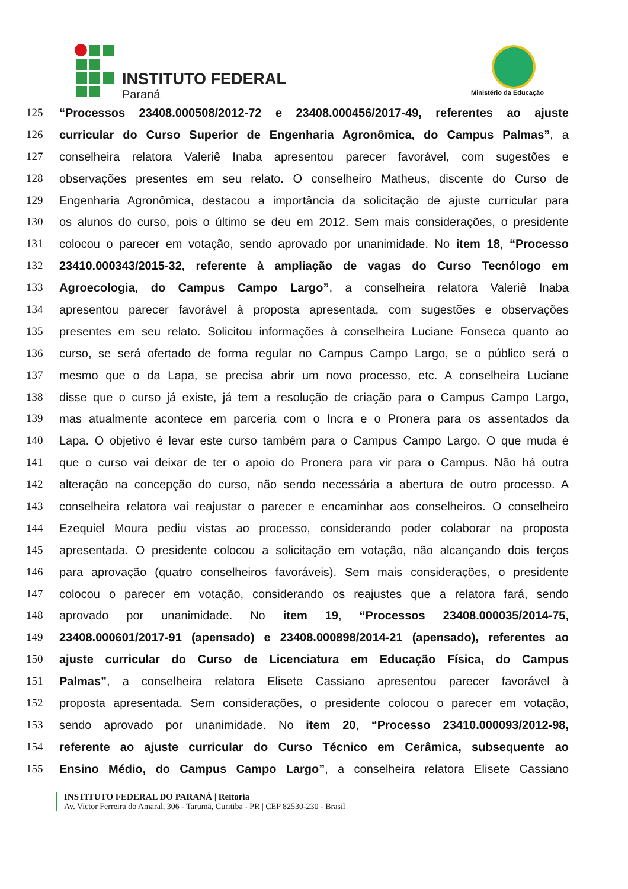INSTITUTO FEDERAL
Paraná Ministério da Educação
125 “Processos 23408.000508/2012-72 e 23408.000456/2017-49, referentes ao ajuste
126 curricular do Curso Superior de Engenharia Agronômica, do Campus Palmas”, a
127 conselheira relatora Valeriê Inaba apresentou parecer favorável, com sugestões e
128 observações presentes em seu relato. O conselheiro Matheus, discente do Curso de
129 Engenharia Agronômica, destacou a importância da solicitação de ajuste curricular para
130 os alunos do curso, pois o último se deu em 2012. Sem mais considerações, o presidente
131 colocou o parecer em votação, sendo aprovado por unanimidade. No item 18, “Processo
132 23410.000343/2015-32, referente à ampliação de vagas do Curso Tecnólogo em
133 Agroecologia, do Campus Campo Largo”, a conselheira relatora Valeriê Inaba
134 apresentou parecer favorável à proposta apresentada, com sugestões e observações
135 presentes em seu relato. Solicitou informações à conselheira Luciane Fonseca quanto ao
136 curso, se será ofertado de forma regular no Campus Campo Largo, se o público será o
137 mesmo que o da Lapa, se precisa abrir um novo processo, etc. A conselheira Luciane
138 disse que o curso já existe, já tem a resolução de criação para o Campus Campo Largo,
139 mas atualmente acontece em parceria com o Incra e o Pronera para os assentados da
140 Lapa. O objetivo é levar este curso também para o Campus Campo Largo. O que muda é
141 que o curso vai deixar de ter o apoio do Pronera para vir para o Campus. Não há outra
142 alteração na concepção do curso, não sendo necessária a abertura de outro processo. A
143 conselheira relatora vai reajustar o parecer e encaminhar aos conselheiros. O conselheiro
144 Ezequiel Moura pediu vistas ao processo, considerando poder colaborar na proposta
145 apresentada. O presidente colocou a solicitação em votação, não alcançando dois terços
146 para aprovação (quatro conselheiros favoráveis). Sem mais considerações, o presidente
147 colocou o parecer em votação, considerando os reajustes que a relatora fará, sendo
148 aprovado por unanimidade. No item 19, “Processos 23408.000035/2014-75,
149 23408.000601/2017-91 (apensado) e 23408.000898/2014-21 (apensado), referentes ao
150 ajuste curricular do Curso de Licenciatura em Educação Física, do Campus
151 Palmas”, a conselheira relatora Elisete Cassiano apresentou parecer favorável à
152 proposta apresentada. Sem considerações, o presidente colocou o parecer em votação,
153 sendo aprovado por unanimidade. No item 20, “Processo 23410.000093/2012-98,
154 referente ao ajuste curricular do Curso Técnico em Cerâmica, subsequente ao
155 Ensino Médio, do Campus Campo Largo”, a conselheira relatora Elisete Cassiano
INSTITUTO FEDERAL DO PARANÁ | Reitoria
Av. Victor Ferreira do Amaral, 306 - Tarumã, Curitiba - PR | CEP 82530-230 - Brasil